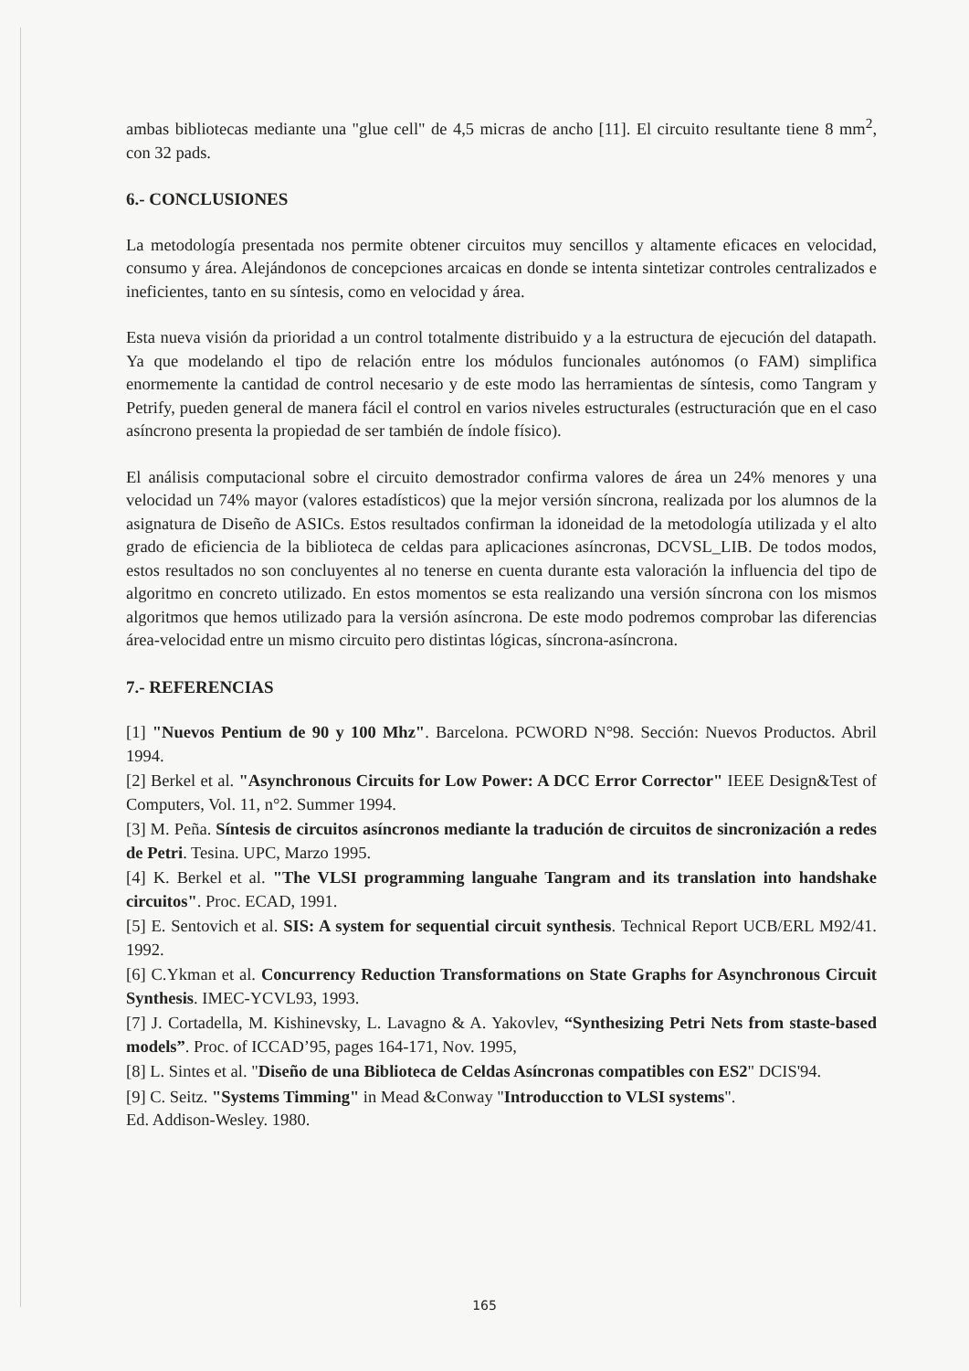ambas bibliotecas mediante una "glue cell" de 4,5 micras de ancho [11]. El circuito resultante tiene 8 mm<sup>2</sup>, con 32 pads.
6.- CONCLUSIONES
La metodología presentada nos permite obtener circuitos muy sencillos y altamente eficaces en velocidad, consumo y área. Alejándonos de concepciones arcaicas en donde se intenta sintetizar controles centralizados e ineficientes, tanto en su síntesis, como en velocidad y área.
Esta nueva visión da prioridad a un control totalmente distribuido y a la estructura de ejecución del datapath. Ya que modelando el tipo de relación entre los módulos funcionales autónomos (o FAM) simplifica enormemente la cantidad de control necesario y de este modo las herramientas de síntesis, como Tangram y Petrify, pueden general de manera fácil el control en varios niveles estructurales (estructuración que en el caso asíncrono presenta la propiedad de ser también de índole físico).
El análisis computacional sobre el circuito demostrador confirma valores de área un 24% menores y una velocidad un 74% mayor (valores estadísticos) que la mejor versión síncrona, realizada por los alumnos de la asignatura de Diseño de ASICs. Estos resultados confirman la idoneidad de la metodología utilizada y el alto grado de eficiencia de la biblioteca de celdas para aplicaciones asíncronas, DCVSL_LIB. De todos modos, estos resultados no son concluyentes al no tenerse en cuenta durante esta valoración la influencia del tipo de algoritmo en concreto utilizado. En estos momentos se esta realizando una versión síncrona con los mismos algoritmos que hemos utilizado para la versión asíncrona. De este modo podremos comprobar las diferencias área-velocidad entre un mismo circuito pero distintas lógicas, síncrona-asíncrona.
7.- REFERENCIAS
[1] "Nuevos Pentium de 90 y 100 Mhz". Barcelona. PCWORD N°98. Sección: Nuevos Productos. Abril 1994.
[2] Berkel et al. "Asynchronous Circuits for Low Power: A DCC Error Corrector" IEEE Design&Test of Computers, Vol. 11, n°2. Summer 1994.
[3] M. Peña. Síntesis de circuitos asíncronos mediante la tradución de circuitos de sincronización a redes de Petri. Tesina. UPC, Marzo 1995.
[4] K. Berkel et al. "The VLSI programming languahe Tangram and its translation into handshake circuitos". Proc. ECAD, 1991.
[5] E. Sentovich et al. SIS: A system for sequential circuit synthesis. Technical Report UCB/ERL M92/41. 1992.
[6] C.Ykman et al. Concurrency Reduction Transformations on State Graphs for Asynchronous Circuit Synthesis. IMEC-YCVL93, 1993.
[7] J. Cortadella, M. Kishinevsky, L. Lavagno & A. Yakovlev, “Synthesizing Petri Nets from staste-based models”. Proc. of ICCAD’95, pages 164-171, Nov. 1995,
[8] L. Sintes et al. "Diseño de una Biblioteca de Celdas Asíncronas compatibles con ES2" DCIS'94.
[9] C. Seitz. "Systems Timming" in Mead &Conway "Introducction to VLSI systems".
Ed. Addison-Wesley. 1980.
165